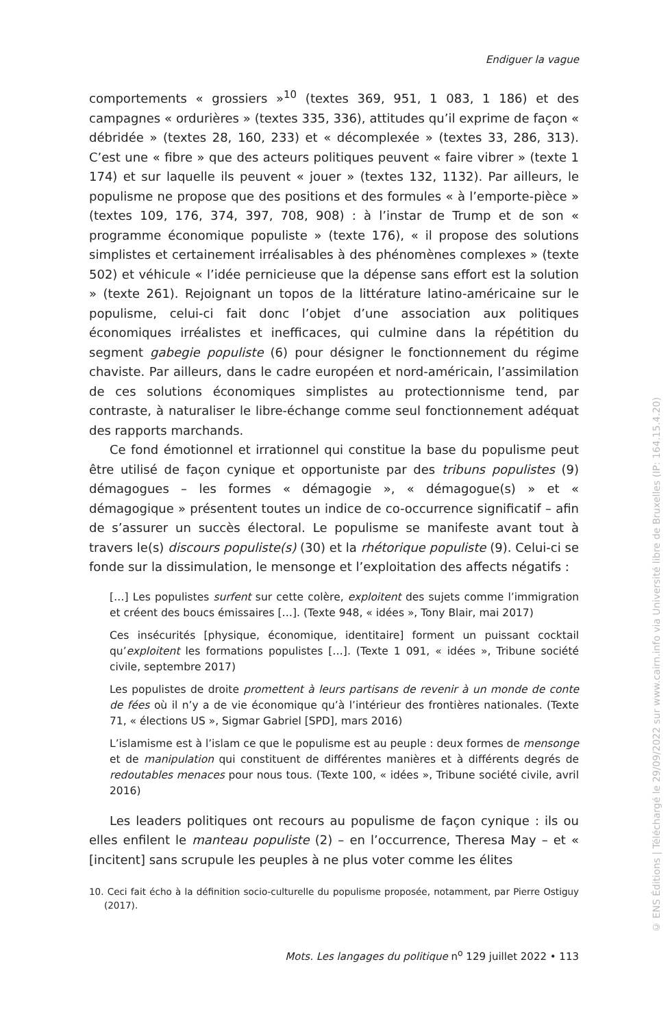Endiguer la vague
comportements « grossiers »<sup>10</sup> (textes 369, 951, 1 083, 1 186) et des campagnes « ordurières » (textes 335, 336), attitudes qu’il exprime de façon « débridée » (textes 28, 160, 233) et « décomplexée » (textes 33, 286, 313). C’est une « fibre » que des acteurs politiques peuvent « faire vibrer » (texte 1 174) et sur laquelle ils peuvent « jouer » (textes 132, 1132). Par ailleurs, le populisme ne propose que des positions et des formules « à l’emporte-pièce » (textes 109, 176, 374, 397, 708, 908) : à l’instar de Trump et de son « programme économique populiste » (texte 176), « il propose des solutions simplistes et certainement irréalisables à des phénomènes complexes » (texte 502) et véhicule « l’idée pernicieuse que la dépense sans effort est la solution » (texte 261). Rejoignant un topos de la littérature latino-américaine sur le populisme, celui-ci fait donc l’objet d’une association aux politiques économiques irréalistes et inefficaces, qui culmine dans la répétition du segment gabegie populiste (6) pour désigner le fonctionnement du régime chaviste. Par ailleurs, dans le cadre européen et nord-américain, l’assimilation de ces solutions économiques simplistes au protectionnisme tend, par contraste, à naturaliser le libre-échange comme seul fonctionnement adéquat des rapports marchands.
Ce fond émotionnel et irrationnel qui constitue la base du populisme peut être utilisé de façon cynique et opportuniste par des tribuns populistes (9) démagogues – les formes « démagogie », « démagogue(s) » et « démagogique » présentent toutes un indice de co-occurrence significatif – afin de s’assurer un succès électoral. Le populisme se manifeste avant tout à travers le(s) discours populiste(s) (30) et la rhétorique populiste (9). Celui-ci se fonde sur la dissimulation, le mensonge et l’exploitation des affects négatifs :
[…] Les populistes surfent sur cette colère, exploitent des sujets comme l’immigration et créent des boucs émissaires […]. (Texte 948, « idées », Tony Blair, mai 2017)
Ces insécurités [physique, économique, identitaire] forment un puissant cocktail qu’exploitent les formations populistes […]. (Texte 1 091, « idées », Tribune société civile, septembre 2017)
Les populistes de droite promettent à leurs partisans de revenir à un monde de conte de fées où il n’y a de vie économique qu’à l’intérieur des frontières nationales. (Texte 71, « élections US », Sigmar Gabriel [SPD], mars 2016)
L’islamisme est à l’islam ce que le populisme est au peuple : deux formes de mensonge et de manipulation qui constituent de différentes manières et à différents degrés de redoutables menaces pour nous tous. (Texte 100, « idées », Tribune société civile, avril 2016)
Les leaders politiques ont recours au populisme de façon cynique : ils ou elles enfilent le manteau populiste (2) – en l’occurrence, Theresa May – et « [incitent] sans scrupule les peuples à ne plus voter comme les élites
10. Ceci fait écho à la définition socio-culturelle du populisme proposée, notamment, par Pierre Ostiguy (2017).
Mots. Les langages du politique n<sup>o</sup> 129 juillet 2022 • 113
© ENS Éditions | Téléchargé le 29/09/2022 sur www.cairn.info via Université libre de Bruxelles (IP: 164.15.4.20)